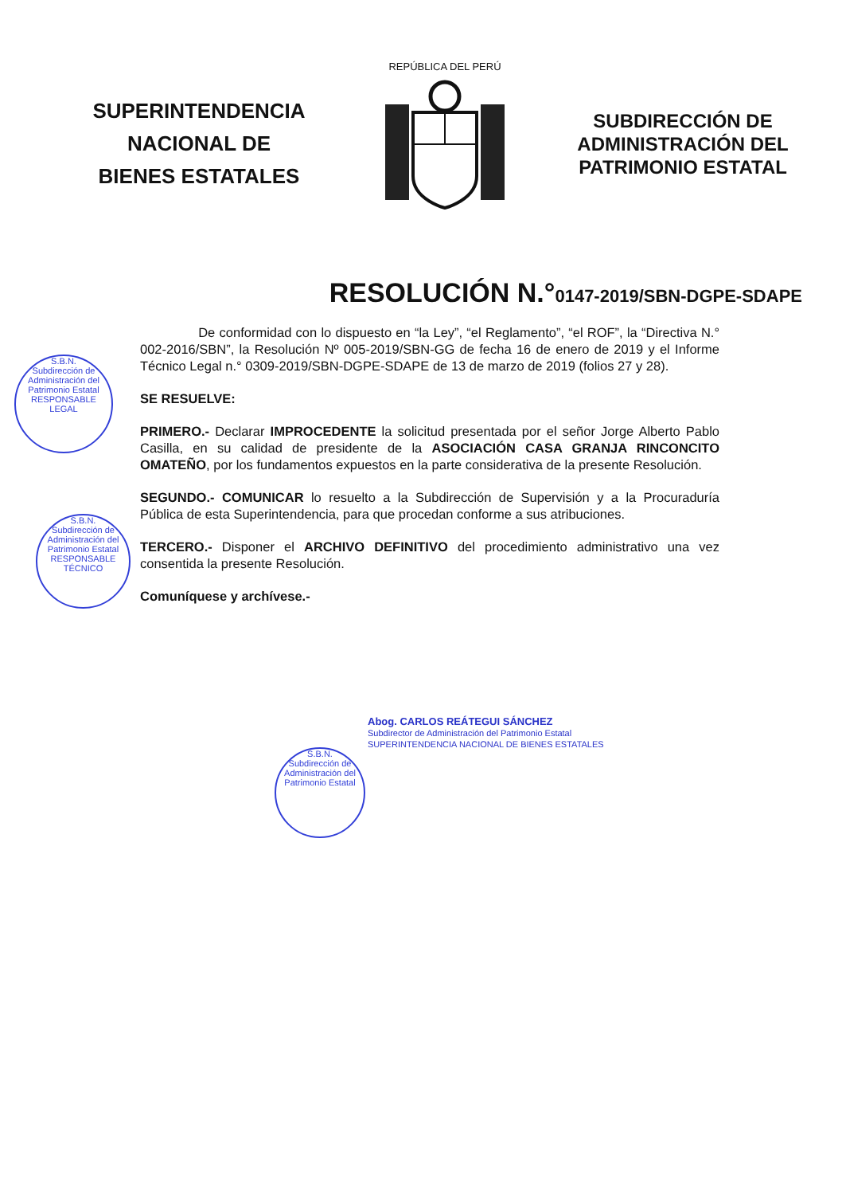SUPERINTENDENCIA
NACIONAL DE
BIENES ESTATALES
REPÚBLICA DEL PERÚ
SUBDIRECCIÓN DE
ADMINISTRACIÓN DEL
PATRIMONIO ESTATAL
RESOLUCIÓN N.°0147-2019/SBN-DGPE-SDAPE
De conformidad con lo dispuesto en “la Ley”, “el Reglamento”, “el ROF”, la “Directiva N.° 002-2016/SBN”, la Resolución Nº 005-2019/SBN-GG de fecha 16 de enero de 2019 y el Informe Técnico Legal n.° 0309-2019/SBN-DGPE-SDAPE de 13 de marzo de 2019 (folios 27 y 28).
SE RESUELVE:
PRIMERO.- Declarar IMPROCEDENTE la solicitud presentada por el señor Jorge Alberto Pablo Casilla, en su calidad de presidente de la ASOCIACIÓN CASA GRANJA RINCONCITO OMATEÑO, por los fundamentos expuestos en la parte considerativa de la presente Resolución.
SEGUNDO.- COMUNICAR lo resuelto a la Subdirección de Supervisión y a la Procuraduría Pública de esta Superintendencia, para que procedan conforme a sus atribuciones.
TERCERO.- Disponer el ARCHIVO DEFINITIVO del procedimiento administrativo una vez consentida la presente Resolución.
Comuníquese y archívese.-
S.B.N.
Subdirección de Administración del Patrimonio Estatal
RESPONSABLE LEGAL
S.B.N.
Subdirección de Administración del Patrimonio Estatal
RESPONSABLE TÉCNICO
S.B.N.
Subdirección de Administración del Patrimonio Estatal
Abog. CARLOS REÁTEGUI SÁNCHEZ
Subdirector de Administración del Patrimonio Estatal
SUPERINTENDENCIA NACIONAL DE BIENES ESTATALES